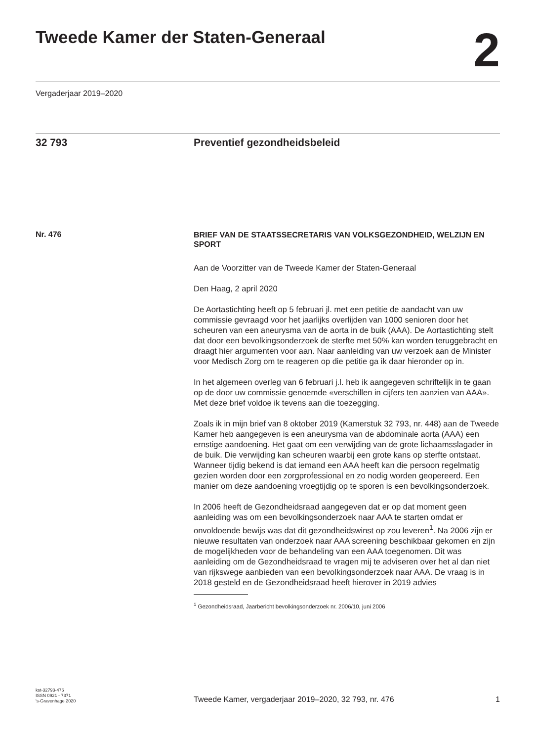Tweede Kamer der Staten-Generaal
2
Vergaderjaar 2019–2020
32 793 Preventief gezondheidsbeleid
Nr. 476
BRIEF VAN DE STAATSSECRETARIS VAN VOLKSGEZONDHEID, WELZIJN EN SPORT
Aan de Voorzitter van de Tweede Kamer der Staten-Generaal
Den Haag, 2 april 2020
De Aortastichting heeft op 5 februari jl. met een petitie de aandacht van uw commissie gevraagd voor het jaarlijks overlijden van 1000 senioren door het scheuren van een aneurysma van de aorta in de buik (AAA). De Aortastichting stelt dat door een bevolkingsonderzoek de sterfte met 50% kan worden teruggebracht en draagt hier argumenten voor aan. Naar aanleiding van uw verzoek aan de Minister voor Medisch Zorg om te reageren op die petitie ga ik daar hieronder op in.
In het algemeen overleg van 6 februari j.l. heb ik aangegeven schriftelijk in te gaan op de door uw commissie genoemde «verschillen in cijfers ten aanzien van AAA». Met deze brief voldoe ik tevens aan die toezegging.
Zoals ik in mijn brief van 8 oktober 2019 (Kamerstuk 32 793, nr. 448) aan de Tweede Kamer heb aangegeven is een aneurysma van de abdominale aorta (AAA) een ernstige aandoening. Het gaat om een verwijding van de grote lichaamsslagader in de buik. Die verwijding kan scheuren waarbij een grote kans op sterfte ontstaat. Wanneer tijdig bekend is dat iemand een AAA heeft kan die persoon regelmatig gezien worden door een zorgprofessional en zo nodig worden geopereerd. Een manier om deze aandoening vroegtijdig op te sporen is een bevolkingsonderzoek.
In 2006 heeft de Gezondheidsraad aangegeven dat er op dat moment geen aanleiding was om een bevolkingsonderzoek naar AAA te starten omdat er onvoldoende bewijs was dat dit gezondheidswinst op zou leveren<sup>1</sup>. Na 2006 zijn er nieuwe resultaten van onderzoek naar AAA screening beschikbaar gekomen en zijn de mogelijkheden voor de behandeling van een AAA toegenomen. Dit was aanleiding om de Gezondheidsraad te vragen mij te adviseren over het al dan niet van rijkswege aanbieden van een bevolkingsonderzoek naar AAA. De vraag is in 2018 gesteld en de Gezondheidsraad heeft hierover in 2019 advies
<sup>1</sup> Gezondheidsraad, Jaarbericht bevolkingsonderzoek nr. 2006/10, juni 2006
kst-32793-476
ISSN 0921 - 7371
's-Gravenhage 2020
Tweede Kamer, vergaderjaar 2019–2020, 32 793, nr. 476
1